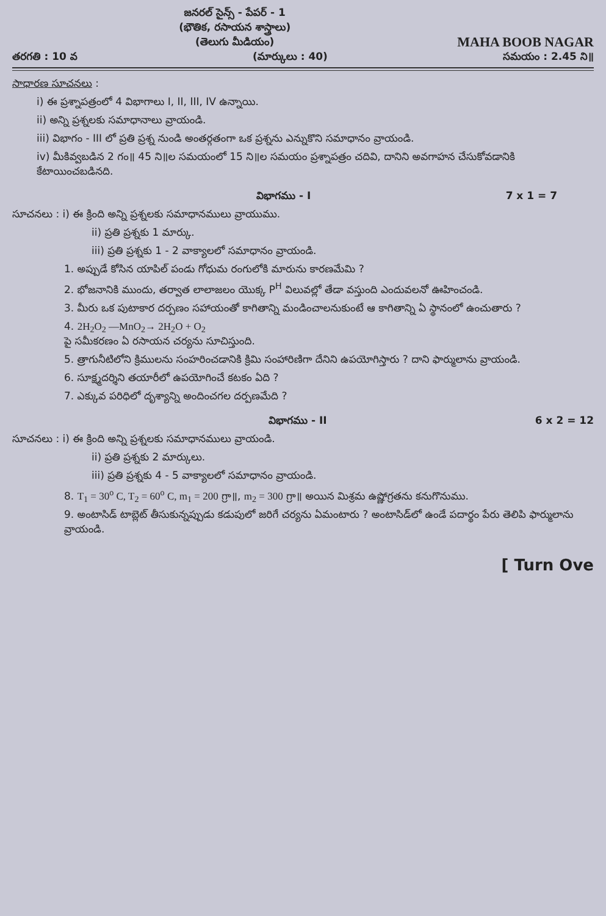జనరల్ సైన్స్ - పేపర్ - 1
(భౌతిక, రసాయన శాస్త్రాలు)
(తెలుగు మీడియం)
MAHA BOOB NAGAR
తరగతి : 10 వ (మార్కులు : 40) సమయం : 2.45 ని॥
సాధారణ సూచనలు :
i) ఈ ప్రశ్నాపత్రంలో 4 విభాగాలు I, II, III, IV ఉన్నాయి.
ii) అన్ని ప్రశ్నలకు సమాధానాలు వ్రాయండి.
iii) విభాగం - III లో ప్రతి ప్రశ్న నుండి అంతర్గతంగా ఒక ప్రశ్నను ఎన్నుకొని సమాధానం వ్రాయండి.
iv) మీకివ్వబడిన 2 గం॥ 45 ని॥ల సమయంలో 15 ని॥ల సమయం ప్రశ్నాపత్రం చదివి, దానిని అవగాహన చేసుకోవడానికి కేటాయించబడినది.
విభాగము - I 7 x 1 = 7
సూచనలు : i) ఈ క్రింది అన్ని ప్రశ్నలకు సమాధానములు వ్రాయుము.
ii) ప్రతి ప్రశ్నకు 1 మార్కు.
iii) ప్రతి ప్రశ్నకు 1 - 2 వాక్యాలలో సమాధానం వ్రాయండి.
1. అప్పుడే కోసిన యాపిల్ పండు గోధుమ రంగులోకి మారును కారణమేమి ?
2. భోజనానికి ముందు, తర్వాత లాలాజలం యొక్క P<sup>H</sup> విలువల్లో తేడా వస్తుంది ఎందువలనో ఊహించండి.
3. మీరు ఒక పుటాకార దర్పణం సహాయంతో కాగితాన్ని మండించాలనుకుంటే ఆ కాగితాన్ని ఏ స్థానంలో ఉంచుతారు ?
4. 2H<sub>2</sub>O<sub>2</sub> —MnO<sub>2</sub>→ 2H<sub>2</sub>O + O<sub>2</sub>
పై సమీకరణం ఏ రసాయన చర్యను సూచిస్తుంది.
5. త్రాగునీటిలోని క్రిములను సంహరించడానికి క్రిమి సంహారిణిగా దేనిని ఉపయోగిస్తారు ? దాని ఫార్ములాను వ్రాయండి.
6. సూక్ష్మదర్శిని తయారీలో ఉపయోగించే కటకం ఏది ?
7. ఎక్కువ పరిధిలో దృశ్యాన్ని అందించగల దర్పణమేది ?
విభాగము - II 6 x 2 = 12
సూచనలు : i) ఈ క్రింది అన్ని ప్రశ్నలకు సమాధానములు వ్రాయండి.
ii) ప్రతి ప్రశ్నకు 2 మార్కులు.
iii) ప్రతి ప్రశ్నకు 4 - 5 వాక్యాలలో సమాధానం వ్రాయండి.
8. T<sub>1</sub> = 30<sup>o</sup> C, T<sub>2</sub> = 60<sup>o</sup> C, m<sub>1</sub> = 200 గ్రా॥, m<sub>2</sub> = 300 గ్రా॥ అయిన మిశ్రమ ఉష్ణోగ్రతను కనుగొనుము.
9. అంటాసిడ్ టాబ్లెట్ తీసుకున్నప్పుడు కడుపులో జరిగే చర్యను ఏమంటారు ? అంటాసిడ్‌లో ఉండే పదార్థం పేరు తెలిపి ఫార్ములాను వ్రాయండి.
[ Turn Ove